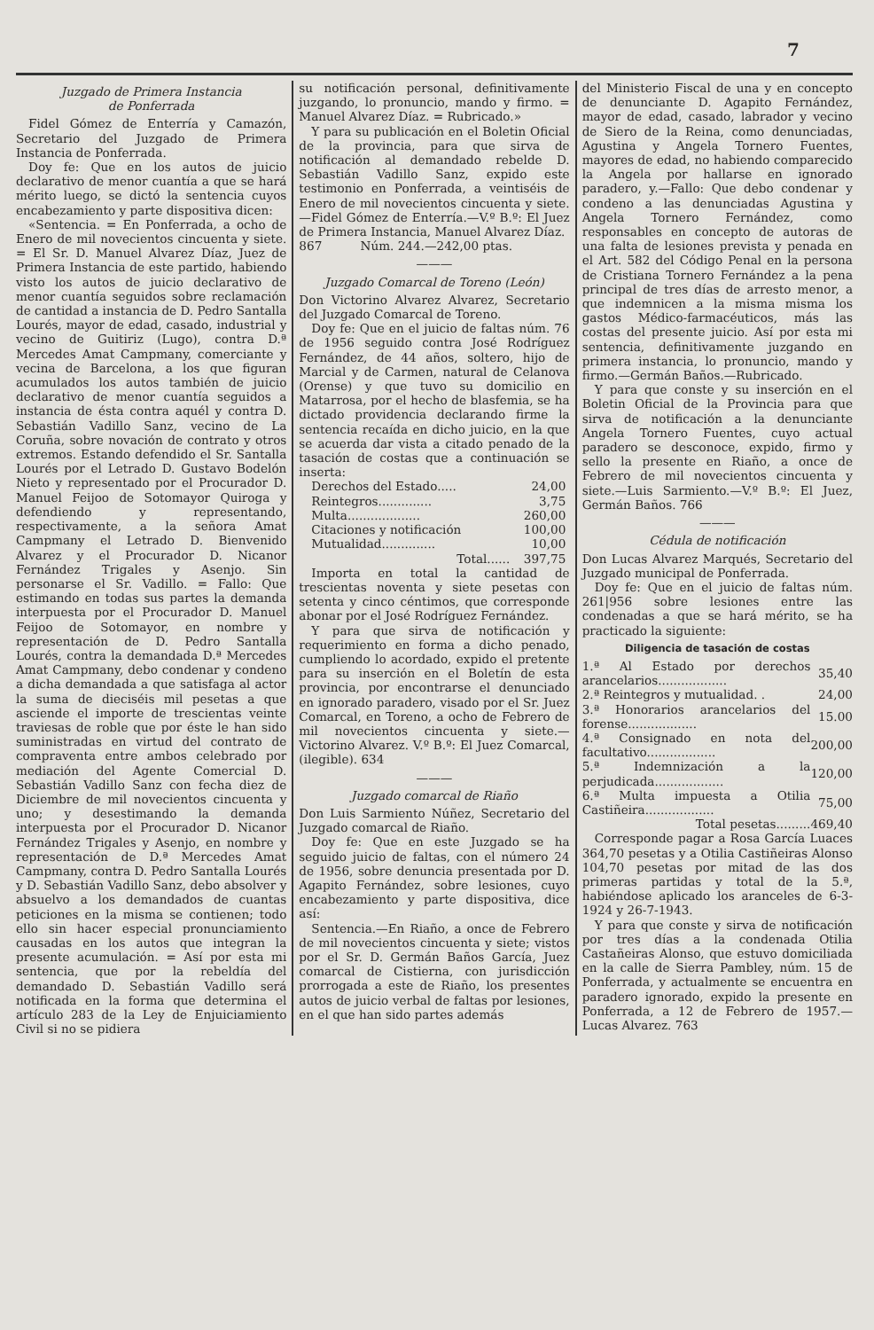7
Juzgado de Primera Instancia
de Ponferrada
Fidel Gómez de Enterría y Camazón, Secretario del Juzgado de Primera Instancia de Ponferrada.
Doy fe: Que en los autos de juicio declarativo de menor cuantía a que se hará mérito luego, se dictó la sentencia cuyos encabezamiento y parte dispositiva dicen:
«Sentencia. = En Ponferrada, a ocho de Enero de mil novecientos cincuenta y siete. = El Sr. D. Manuel Alvarez Díaz, Juez de Primera Instancia de este partido, habiendo visto los autos de juicio declarativo de menor cuantía seguidos sobre reclamación de cantidad a instancia de D. Pedro Santalla Lourés, mayor de edad, casado, industrial y vecino de Guitiriz (Lugo), contra D.ª Mercedes Amat Campmany, comerciante y vecina de Barcelona, a los que figuran acumulados los autos también de juicio declarativo de menor cuantía seguidos a instancia de ésta contra aquél y contra D. Sebastián Vadillo Sanz, vecino de La Coruña, sobre novación de contrato y otros extremos. Estando defendido el Sr. Santalla Lourés por el Letrado D. Gustavo Bodelón Nieto y representado por el Procurador D. Manuel Feijoo de Sotomayor Quiroga y defendiendo y representando, respectivamente, a la señora Amat Campmany el Letrado D. Bienvenido Alvarez y el Procurador D. Nicanor Fernández Trigales y Asenjo. Sin personarse el Sr. Vadillo. = Fallo: Que estimando en todas sus partes la demanda interpuesta por el Procurador D. Manuel Feijoo de Sotomayor, en nombre y representación de D. Pedro Santalla Lourés, contra la demandada D.ª Mercedes Amat Campmany, debo condenar y condeno a dicha demandada a que satisfaga al actor la suma de dieciséis mil pesetas a que asciende el importe de trescientas veinte traviesas de roble que por éste le han sido suministradas en virtud del contrato de compraventa entre ambos celebrado por mediación del Agente Comercial D. Sebastián Vadillo Sanz con fecha diez de Diciembre de mil novecientos cincuenta y uno; y desestimando la demanda interpuesta por el Procurador D. Nicanor Fernández Trigales y Asenjo, en nombre y representación de D.ª Mercedes Amat Campmany, contra D. Pedro Santalla Lourés y D. Sebastián Vadillo Sanz, debo absolver y absuelvo a los demandados de cuantas peticiones en la misma se contienen; todo ello sin hacer especial pronunciamiento causadas en los autos que integran la presente acumulación. = Así por esta mi sentencia, que por la rebeldía del demandado D. Sebastián Vadillo será notificada en la forma que determina el artículo 283 de la Ley de Enjuiciamiento Civil si no se pidiera
su notificación personal, definitivamente juzgando, lo pronuncio, mando y firmo. = Manuel Alvarez Díaz. = Rubricado.»
Y para su publicación en el Boletin Oficial de la provincia, para que sirva de notificación al demandado rebelde D. Sebastián Vadillo Sanz, expido este testimonio en Ponferrada, a veintiséis de Enero de mil novecientos cincuenta y siete.—Fidel Gómez de Enterría.—V.º B.º: El Juez de Primera Instancia, Manuel Alvarez Díaz.
867 Núm. 244.—242,00 ptas.
———
Juzgado Comarcal de Toreno (León)
Don Victorino Alvarez Alvarez, Secretario del Juzgado Comarcal de Toreno.
Doy fe: Que en el juicio de faltas núm. 76 de 1956 seguido contra José Rodríguez Fernández, de 44 años, soltero, hijo de Marcial y de Carmen, natural de Celanova (Orense) y que tuvo su domicilio en Matarrosa, por el hecho de blasfemia, se ha dictado providencia declarando firme la sentencia recaída en dicho juicio, en la que se acuerda dar vista a citado penado de la tasación de costas que a continuación se inserta:
| Derechos del Estado..... | 24,00 |
| Reintegros.............. | 3,75 |
| Multa................... | 260,00 |
| Citaciones y notificación | 100,00 |
| Mutualidad.............. | 10,00 |
| Total...... | 397,75 |
Importa en total la cantidad de trescientas noventa y siete pesetas con setenta y cinco céntimos, que corresponde abonar por el José Rodríguez Fernández.
Y para que sirva de notificación y requerimiento en forma a dicho penado, cumpliendo lo acordado, expido el pretente para su inserción en el Boletín de esta provincia, por encontrarse el denunciado en ignorado paradero, visado por el Sr. Juez Comarcal, en Toreno, a ocho de Febrero de mil novecientos cincuenta y siete.—Victorino Alvarez. V.º B.º: El Juez Comarcal, (ilegible). 634
———
Juzgado comarcal de Riaño
Don Luis Sarmiento Núñez, Secretario del Juzgado comarcal de Riaño.
Doy fe: Que en este Juzgado se ha seguido juicio de faltas, con el número 24 de 1956, sobre denuncia presentada por D. Agapito Fernández, sobre lesiones, cuyo encabezamiento y parte dispositiva, dice así:
Sentencia.—En Riaño, a once de Febrero de mil novecientos cincuenta y siete; vistos por el Sr. D. Germán Baños García, Juez comarcal de Cistierna, con jurisdicción prorrogada a este de Riaño, los presentes autos de juicio verbal de faltas por lesiones, en el que han sido partes además
del Ministerio Fiscal de una y en concepto de denunciante D. Agapito Fernández, mayor de edad, casado, labrador y vecino de Siero de la Reina, como denunciadas, Agustina y Angela Tornero Fuentes, mayores de edad, no habiendo comparecido la Angela por hallarse en ignorado paradero, y.—Fallo: Que debo condenar y condeno a las denunciadas Agustina y Angela Tornero Fernández, como responsables en concepto de autoras de una falta de lesiones prevista y penada en el Art. 582 del Código Penal en la persona de Cristiana Tornero Fernández a la pena principal de tres días de arresto menor, a que indemnicen a la misma misma los gastos Médico-farmacéuticos, más las costas del presente juicio. Así por esta mi sentencia, definitivamente juzgando en primera instancia, lo pronuncio, mando y firmo.—Germán Baños.—Rubricado.
Y para que conste y su inserción en el Boletin Oficial de la Provincia para que sirva de notificación a la denunciante Angela Tornero Fuentes, cuyo actual paradero se desconoce, expido, firmo y sello la presente en Riaño, a once de Febrero de mil novecientos cincuenta y siete.—Luis Sarmiento.—V.º B.º: El Juez, Germán Baños. 766
———
Cédula de notificación
Don Lucas Alvarez Marqués, Secretario del Juzgado municipal de Ponferrada.
Doy fe: Que en el juicio de faltas núm. 261|956 sobre lesiones entre las condenadas a que se hará mérito, se ha practicado la siguiente:
Diligencia de tasación de costas
| 1.ª Al Estado por derechos arancelarios.................. | 35,40 |
| 2.ª Reintegros y mutualidad. . | 24,00 |
| 3.ª Honorarios arancelarios del forense.................. | 15.00 |
| 4.ª Consignado en nota del facultativo.................. | 200,00 |
| 5.ª Indemnización a la perjudicada.................. | 120,00 |
| 6.ª Multa impuesta a Otilia Castiñeira.................. | 75,00 |
| Total pesetas......... | 469,40 |
Corresponde pagar a Rosa García Luaces 364,70 pesetas y a Otilia Castiñeiras Alonso 104,70 pesetas por mitad de las dos primeras partidas y total de la 5.ª, habiéndose aplicado los aranceles de 6-3-1924 y 26-7-1943.
Y para que conste y sirva de notificación por tres días a la condenada Otilia Castañeiras Alonso, que estuvo domiciliada en la calle de Sierra Pambley, núm. 15 de Ponferrada, y actualmente se encuentra en paradero ignorado, expido la presente en Ponferrada, a 12 de Febrero de 1957.—Lucas Alvarez. 763